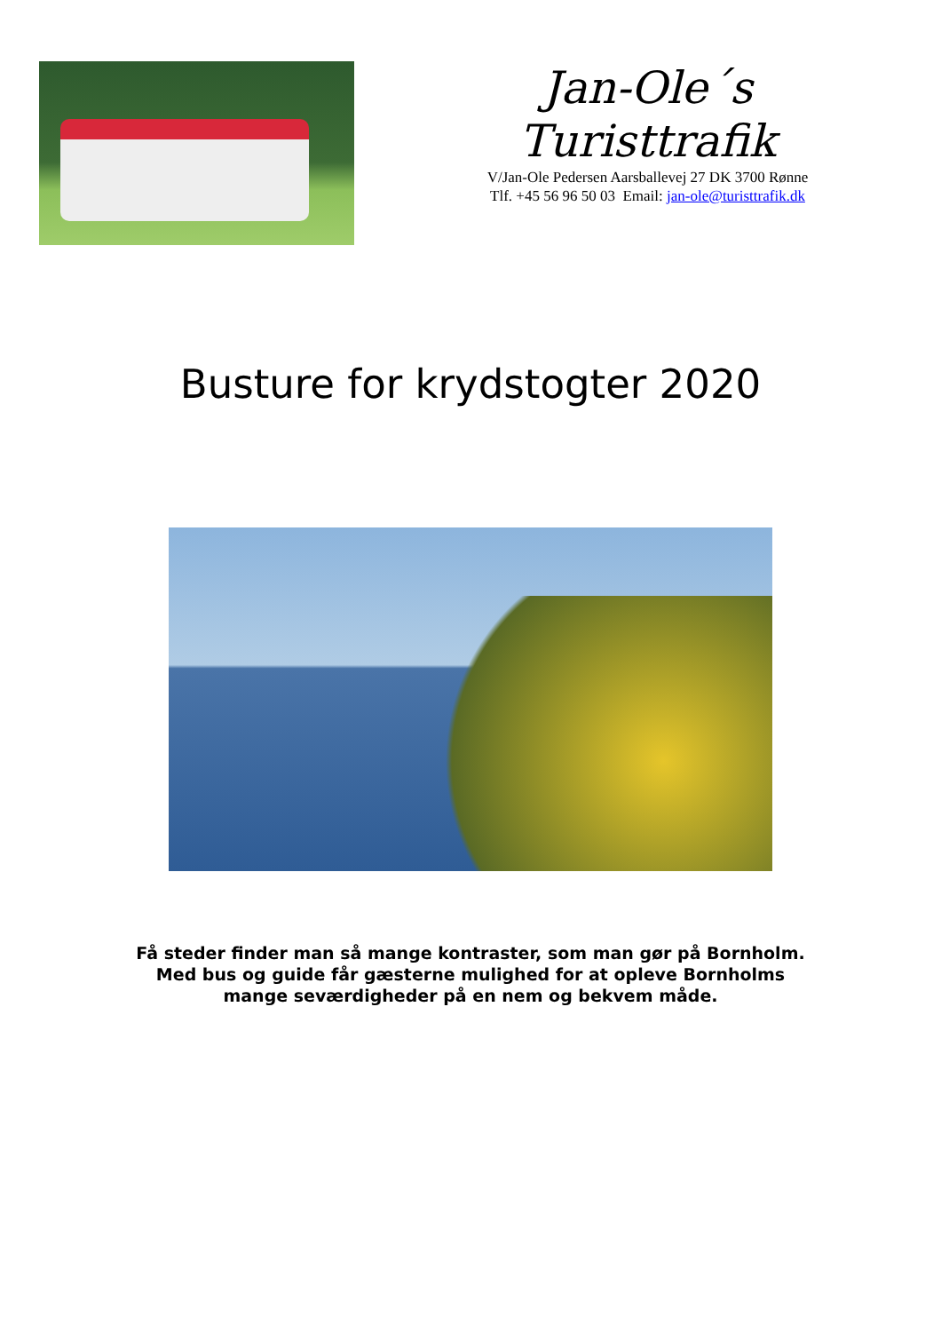Jan-Ole´s
Turisttrafik
V/Jan-Ole Pedersen Aarsballevej 27 DK 3700 Rønne
Tlf. +45 56 96 50 03 Email: jan-ole@turisttrafik.dk
Busture for krydstogter 2020
Få steder finder man så mange kontraster, som man gør på Bornholm.
Med bus og guide får gæsterne mulighed for at opleve Bornholms
mange seværdigheder på en nem og bekvem måde.